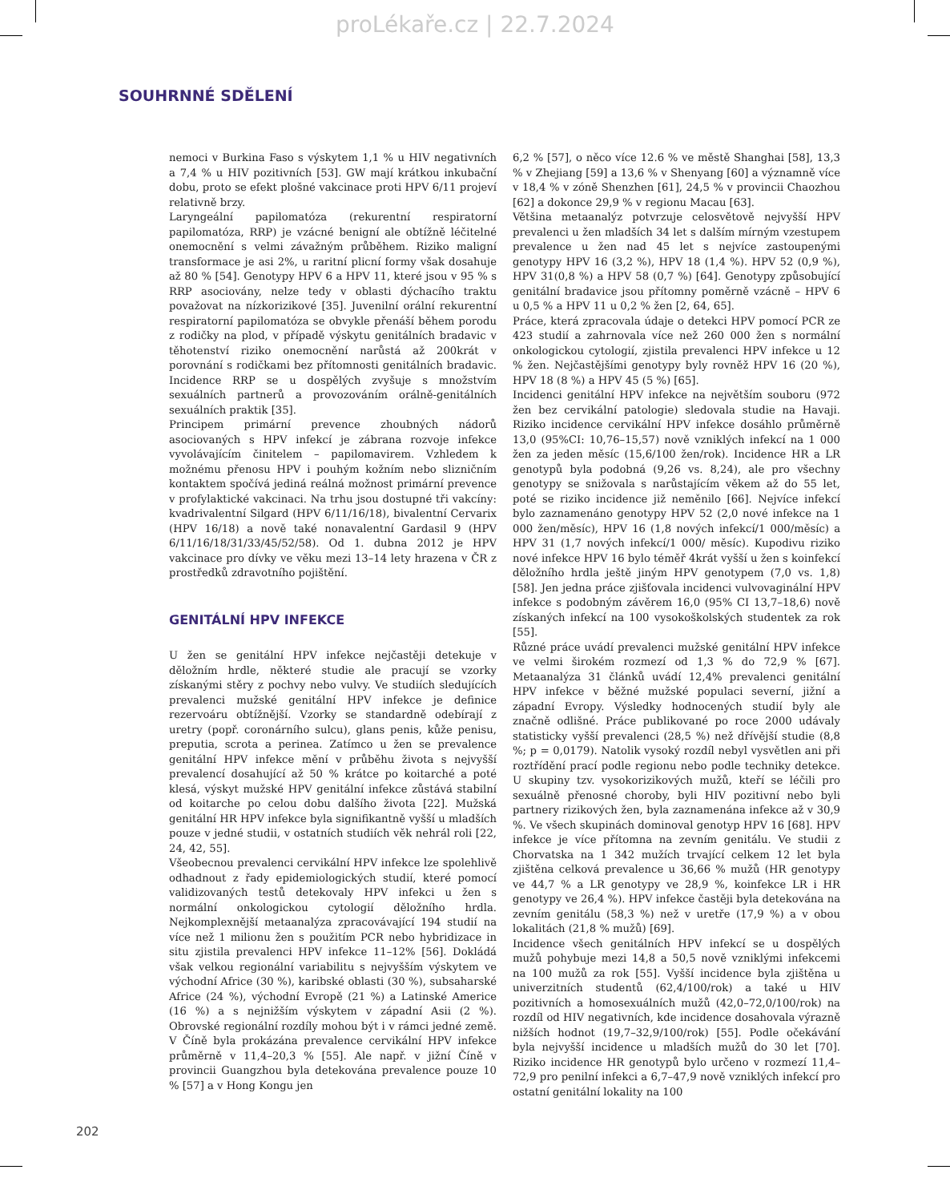proLékaře.cz | 22.7.2024
SOUHRNNÉ SDĚLENÍ
nemoci v Burkina Faso s výskytem 1,1 % u HIV negativních a 7,4 % u HIV pozitivních [53]. GW mají krátkou inkubační dobu, proto se efekt plošné vakcinace proti HPV 6/11 projeví relativně brzy.
Laryngeální papilomatóza (rekurentní respiratorní papilomatóza, RRP) je vzácné benigní ale obtížně léčitelné onemocnění s velmi závažným průběhem. Riziko maligní transformace je asi 2%, u raritní plicní formy však dosahuje až 80 % [54]. Genotypy HPV 6 a HPV 11, které jsou v 95 % s RRP asociovány, nelze tedy v oblasti dýchacího traktu považovat na nízkorizikové [35]. Juvenilní orální rekurentní respiratorní papilomatóza se obvykle přenáší během porodu z rodičky na plod, v případě výskytu genitálních bradavic v těhotenství riziko onemocnění narůstá až 200krát v porovnání s rodičkami bez přítomnosti genitálních bradavic. Incidence RRP se u dospělých zvyšuje s množstvím sexuálních partnerů a provozováním orálně-genitálních sexuálních praktik [35].
Principem primární prevence zhoubných nádorů asociovaných s HPV infekcí je zábrana rozvoje infekce vyvolávajícím činitelem – papilomavirem. Vzhledem k možnému přenosu HPV i pouhým kožním nebo slizničním kontaktem spočívá jediná reálná možnost primární prevence v profylaktické vakcinaci. Na trhu jsou dostupné tři vakcíny: kvadrivalentní Silgard (HPV 6/11/16/18), bivalentní Cervarix (HPV 16/18) a nově také nonavalentní Gardasil 9 (HPV 6/11/16/18/31/33/45/52/58). Od 1. dubna 2012 je HPV vakcinace pro dívky ve věku mezi 13–14 lety hrazena v ČR z prostředků zdravotního pojištění.
GENITÁLNÍ HPV INFEKCE
U žen se genitální HPV infekce nejčastěji detekuje v děložním hrdle, některé studie ale pracují se vzorky získanými stěry z pochvy nebo vulvy. Ve studiích sledujících prevalenci mužské genitální HPV infekce je definice rezervoáru obtížnější. Vzorky se standardně odebírají z uretry (popř. coronárního sulcu), glans penis, kůže penisu, preputia, scrota a perinea. Zatímco u žen se prevalence genitální HPV infekce mění v průběhu života s nejvyšší prevalencí dosahující až 50 % krátce po koitarché a poté klesá, výskyt mužské HPV genitální infekce zůstává stabilní od koitarche po celou dobu dalšího života [22]. Mužská genitální HR HPV infekce byla signifikantně vyšší u mladších pouze v jedné studii, v ostatních studiích věk nehrál roli [22, 24, 42, 55].
Všeobecnou prevalenci cervikální HPV infekce lze spolehlivě odhadnout z řady epidemiologických studií, které pomocí validizovaných testů detekovaly HPV infekci u žen s normální onkologickou cytologií děložního hrdla. Nejkomplexnější metaanalýza zpracovávající 194 studií na více než 1 milionu žen s použitím PCR nebo hybridizace in situ zjistila prevalenci HPV infekce 11–12% [56]. Dokládá však velkou regionální variabilitu s nejvyšším výskytem ve východní Africe (30 %), karibské oblasti (30 %), subsaharské Africe (24 %), východní Evropě (21 %) a Latinské Americe (16 %) a s nejnižším výskytem v západní Asii (2 %). Obrovské regionální rozdíly mohou být i v rámci jedné země. V Číně byla prokázána prevalence cervikální HPV infekce průměrně v 11,4–20,3 % [55]. Ale např. v jižní Číně v provincii Guangzhou byla detekována prevalence pouze 10 % [57] a v Hong Kongu jen
6,2 % [57], o něco více 12.6 % ve městě Shanghai [58], 13,3 % v Zhejiang [59] a 13,6 % v Shenyang [60] a významně více v 18,4 % v zóně Shenzhen [61], 24,5 % v provincii Chaozhou [62] a dokonce 29,9 % v regionu Macau [63].
Většina metaanalýz potvrzuje celosvětově nejvyšší HPV prevalenci u žen mladších 34 let s dalším mírným vzestupem prevalence u žen nad 45 let s nejvíce zastoupenými genotypy HPV 16 (3,2 %), HPV 18 (1,4 %). HPV 52 (0,9 %), HPV 31(0,8 %) a HPV 58 (0,7 %) [64]. Genotypy způsobující genitální bradavice jsou přítomny poměrně vzácně – HPV 6 u 0,5 % a HPV 11 u 0,2 % žen [2, 64, 65].
Práce, která zpracovala údaje o detekci HPV pomocí PCR ze 423 studií a zahrnovala více než 260 000 žen s normální onkologickou cytologií, zjistila prevalenci HPV infekce u 12 % žen. Nejčastějšími genotypy byly rovněž HPV 16 (20 %), HPV 18 (8 %) a HPV 45 (5 %) [65].
Incidenci genitální HPV infekce na největším souboru (972 žen bez cervikální patologie) sledovala studie na Havaji. Riziko incidence cervikální HPV infekce dosáhlo průměrně 13,0 (95%CI: 10,76–15,57) nově vzniklých infekcí na 1 000 žen za jeden měsíc (15,6/100 žen/rok). Incidence HR a LR genotypů byla podobná (9,26 vs. 8,24), ale pro všechny genotypy se snižovala s narůstajícím věkem až do 55 let, poté se riziko incidence již neměnilo [66]. Nejvíce infekcí bylo zaznamenáno genotypy HPV 52 (2,0 nové infekce na 1 000 žen/měsíc), HPV 16 (1,8 nových infekcí/1 000/měsíc) a HPV 31 (1,7 nových infekcí/1 000/ měsíc). Kupodivu riziko nové infekce HPV 16 bylo téměř 4krát vyšší u žen s koinfekcí děložního hrdla ještě jiným HPV genotypem (7,0 vs. 1,8) [58]. Jen jedna práce zjišťovala incidenci vulvovaginální HPV infekce s podobným závěrem 16,0 (95% CI 13,7–18,6) nově získaných infekcí na 100 vysokoškolských studentek za rok [55].
Různé práce uvádí prevalenci mužské genitální HPV infekce ve velmi širokém rozmezí od 1,3 % do 72,9 % [67]. Metaanalýza 31 článků uvádí 12,4% prevalenci genitální HPV infekce v běžné mužské populaci severní, jižní a západní Evropy. Výsledky hodnocených studií byly ale značně odlišné. Práce publikované po roce 2000 udávaly statisticky vyšší prevalenci (28,5 %) než dřívější studie (8,8 %; p = 0,0179). Natolik vysoký rozdíl nebyl vysvětlen ani při roztřídění prací podle regionu nebo podle techniky detekce. U skupiny tzv. vysokorizikových mužů, kteří se léčili pro sexuálně přenosné choroby, byli HIV pozitivní nebo byli partnery rizikových žen, byla zaznamenána infekce až v 30,9 %. Ve všech skupinách dominoval genotyp HPV 16 [68]. HPV infekce je více přítomna na zevním genitálu. Ve studii z Chorvatska na 1 342 mužích trvající celkem 12 let byla zjištěna celková prevalence u 36,66 % mužů (HR genotypy ve 44,7 % a LR genotypy ve 28,9 %, koinfekce LR i HR genotypy ve 26,4 %). HPV infekce častěji byla detekována na zevním genitálu (58,3 %) než v uretře (17,9 %) a v obou lokalitách (21,8 % mužů) [69].
Incidence všech genitálních HPV infekcí se u dospělých mužů pohybuje mezi 14,8 a 50,5 nově vzniklými infekcemi na 100 mužů za rok [55]. Vyšší incidence byla zjištěna u univerzitních studentů (62,4/100/rok) a také u HIV pozitivních a homosexuálních mužů (42,0–72,0/100/rok) na rozdíl od HIV negativních, kde incidence dosahovala výrazně nižších hodnot (19,7–32,9/100/rok) [55]. Podle očekávání byla nejvyšší incidence u mladších mužů do 30 let [70]. Riziko incidence HR genotypů bylo určeno v rozmezí 11,4–72,9 pro penilní infekci a 6,7–47,9 nově vzniklých infekcí pro ostatní genitální lokality na 100
202